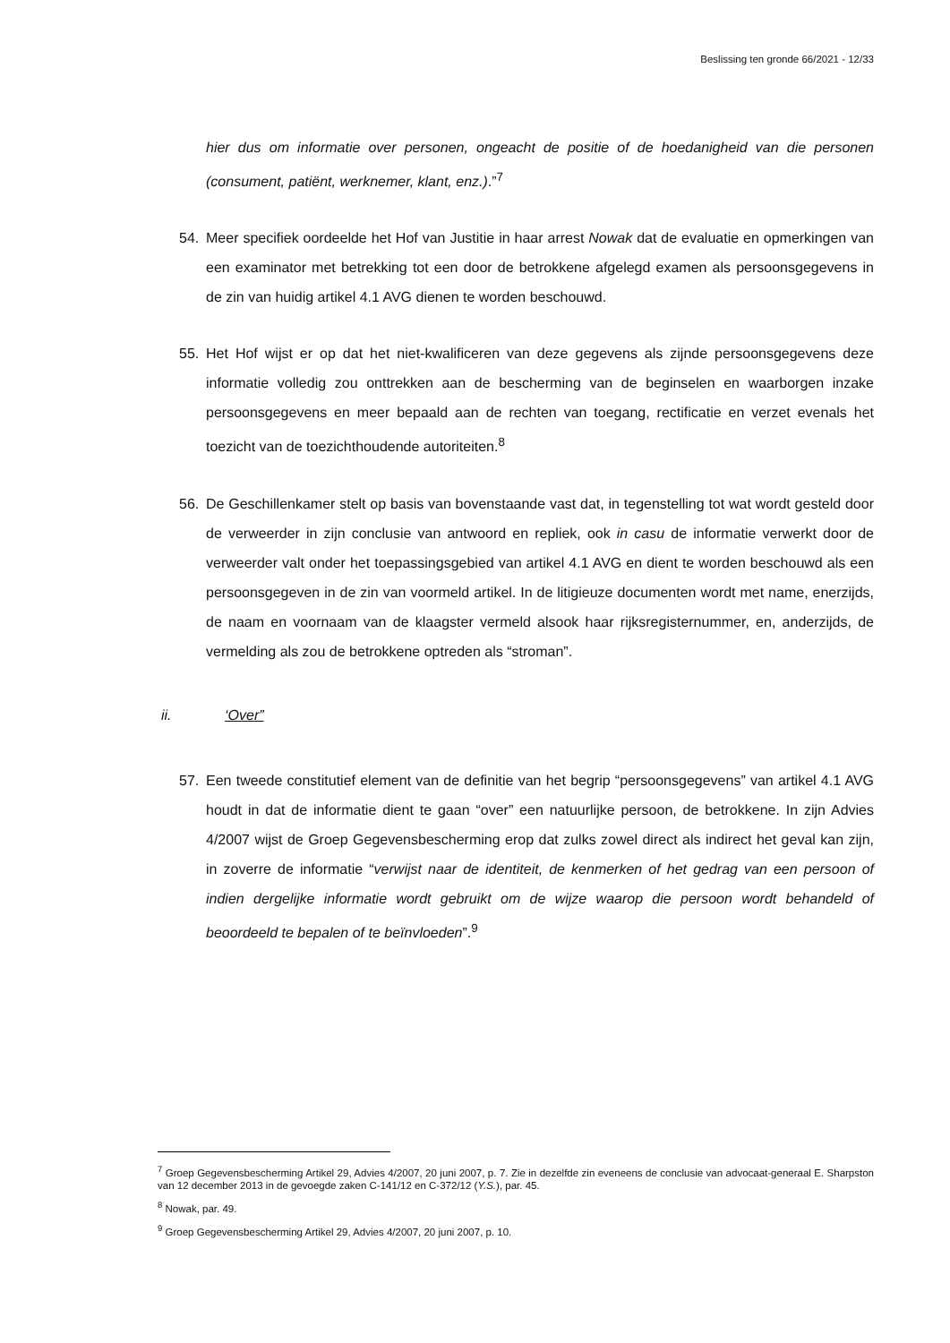Beslissing ten gronde 66/2021 - 12/33
hier dus om informatie over personen, ongeacht de positie of de hoedanigheid van die personen (consument, patiënt, werknemer, klant, enz.).”<sup>7</sup>
54. Meer specifiek oordeelde het Hof van Justitie in haar arrest Nowak dat de evaluatie en opmerkingen van een examinator met betrekking tot een door de betrokkene afgelegd examen als persoonsgegevens in de zin van huidig artikel 4.1 AVG dienen te worden beschouwd.
55. Het Hof wijst er op dat het niet-kwalificeren van deze gegevens als zijnde persoonsgegevens deze informatie volledig zou onttrekken aan de bescherming van de beginselen en waarborgen inzake persoonsgegevens en meer bepaald aan de rechten van toegang, rectificatie en verzet evenals het toezicht van de toezichthoudende autoriteiten.<sup>8</sup>
56. De Geschillenkamer stelt op basis van bovenstaande vast dat, in tegenstelling tot wat wordt gesteld door de verweerder in zijn conclusie van antwoord en repliek, ook in casu de informatie verwerkt door de verweerder valt onder het toepassingsgebied van artikel 4.1 AVG en dient te worden beschouwd als een persoonsgegeven in de zin van voormeld artikel. In de litigieuze documenten wordt met name, enerzijds, de naam en voornaam van de klaagster vermeld alsook haar rijksregisternummer, en, anderzijds, de vermelding als zou de betrokkene optreden als “stroman”.
ii. ‘Over”
57. Een tweede constitutief element van de definitie van het begrip “persoonsgegevens” van artikel 4.1 AVG houdt in dat de informatie dient te gaan “over” een natuurlijke persoon, de betrokkene. In zijn Advies 4/2007 wijst de Groep Gegevensbescherming erop dat zulks zowel direct als indirect het geval kan zijn, in zoverre de informatie “verwijst naar de identiteit, de kenmerken of het gedrag van een persoon of indien dergelijke informatie wordt gebruikt om de wijze waarop die persoon wordt behandeld of beoordeeld te bepalen of te beïnvloeden”.<sup>9</sup>
<sup>7</sup> Groep Gegevensbescherming Artikel 29, Advies 4/2007, 20 juni 2007, p. 7. Zie in dezelfde zin eveneens de conclusie van advocaat-generaal E. Sharpston van 12 december 2013 in de gevoegde zaken C-141/12 en C-372/12 (Y.S.), par. 45.
<sup>8</sup> Nowak, par. 49.
<sup>9</sup> Groep Gegevensbescherming Artikel 29, Advies 4/2007, 20 juni 2007, p. 10.